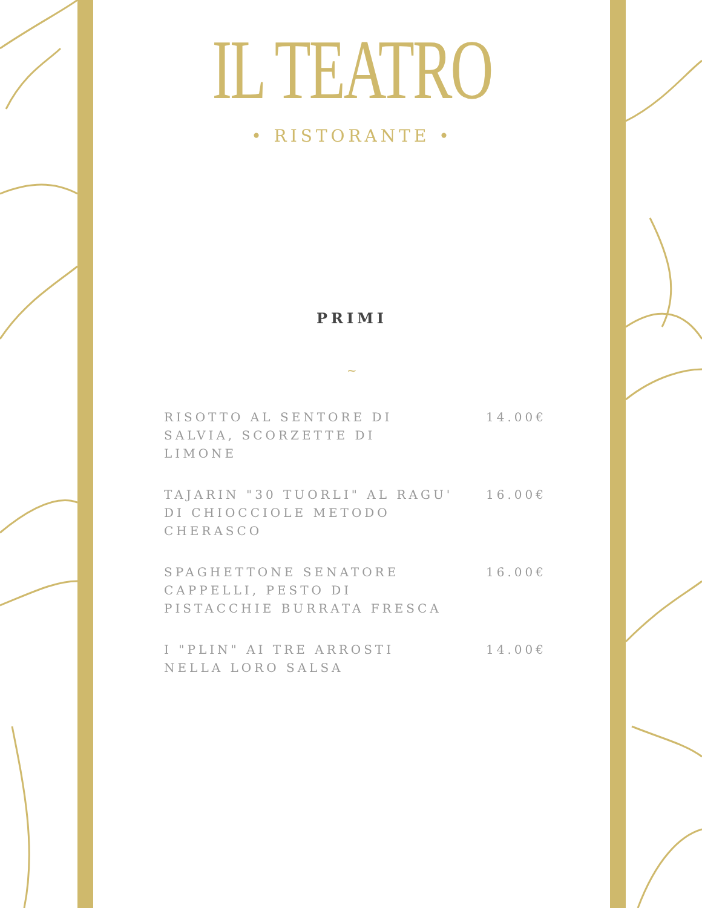IL TEATRO
• RISTORANTE •
PRIMI
~
RISOTTO AL SENTORE DI SALVIA, SCORZETTE DI LIMONE 14.00€
TAJARIN "30 TUORLI" AL RAGU' DI CHIOCCIOLE METODO CHERASCO 16.00€
SPAGHETTONE SENATORE CAPPELLI, PESTO DI PISTACCHIE BURRATA FRESCA 16.00€
I "PLIN" AI TRE ARROSTI NELLA LORO SALSA 14.00€